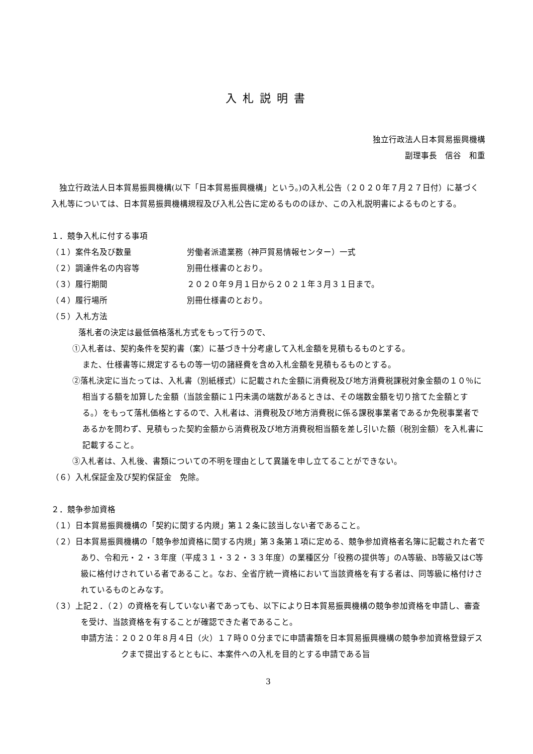入札説明書
独立行政法人日本貿易振興機構
副理事長　信谷　和重
独立行政法人日本貿易振興機構(以下「日本貿易振興機構」という。)の入札公告（２０２０年７月２７日付）に基づく入札等については、日本貿易振興機構規程及び入札公告に定めるもののほか、この入札説明書によるものとする。
１．競争入札に付する事項
（１）案件名及び数量 労働者派遣業務（神戸貿易情報センター）一式
（２）調達件名の内容等 別冊仕様書のとおり。
（３）履行期間 ２０２０年９月１日から２０２１年３月３１日まで。
（４）履行場所 別冊仕様書のとおり。
（５）入札方法
落札者の決定は最低価格落札方式をもって行うので、
①入札者は、契約条件を契約書（案）に基づき十分考慮して入札金額を見積もるものとする。
また、仕様書等に規定するもの等一切の諸経費を含め入札金額を見積もるものとする。
②落札決定に当たっては、入札書（別紙様式）に記載された金額に消費税及び地方消費税課税対象金額の１０％に相当する額を加算した金額（当該金額に１円未満の端数があるときは、その端数金額を切り捨てた金額とする。）をもって落札価格とするので、入札者は、消費税及び地方消費税に係る課税事業者であるか免税事業者であるかを問わず、見積もった契約金額から消費税及び地方消費税相当額を差し引いた額（税別金額）を入札書に記載すること。
③入札者は、入札後、書類についての不明を理由として異議を申し立てることができない。
（６）入札保証金及び契約保証金　免除。
２．競争参加資格
（１）日本貿易振興機構の「契約に関する内規」第１２条に該当しない者であること。
（２）日本貿易振興機構の「競争参加資格に関する内規」第３条第１項に定める、競争参加資格者名簿に記載された者であり、令和元・２・３年度（平成３１・３２・３３年度）の業種区分「役務の提供等」のA等級、B等級又はC等級に格付けされている者であること。なお、全省庁統一資格において当該資格を有する者は、同等級に格付けされているものとみなす。
（３）上記２．（２）の資格を有していない者であっても、以下により日本貿易振興機構の競争参加資格を申請し、審査を受け、当該資格を有することが確認できた者であること。
申請方法：２０２０年８月４日（火）１７時００分までに申請書類を日本貿易振興機構の競争参加資格登録デスクまで提出するとともに、本案件への入札を目的とする申請である旨
3